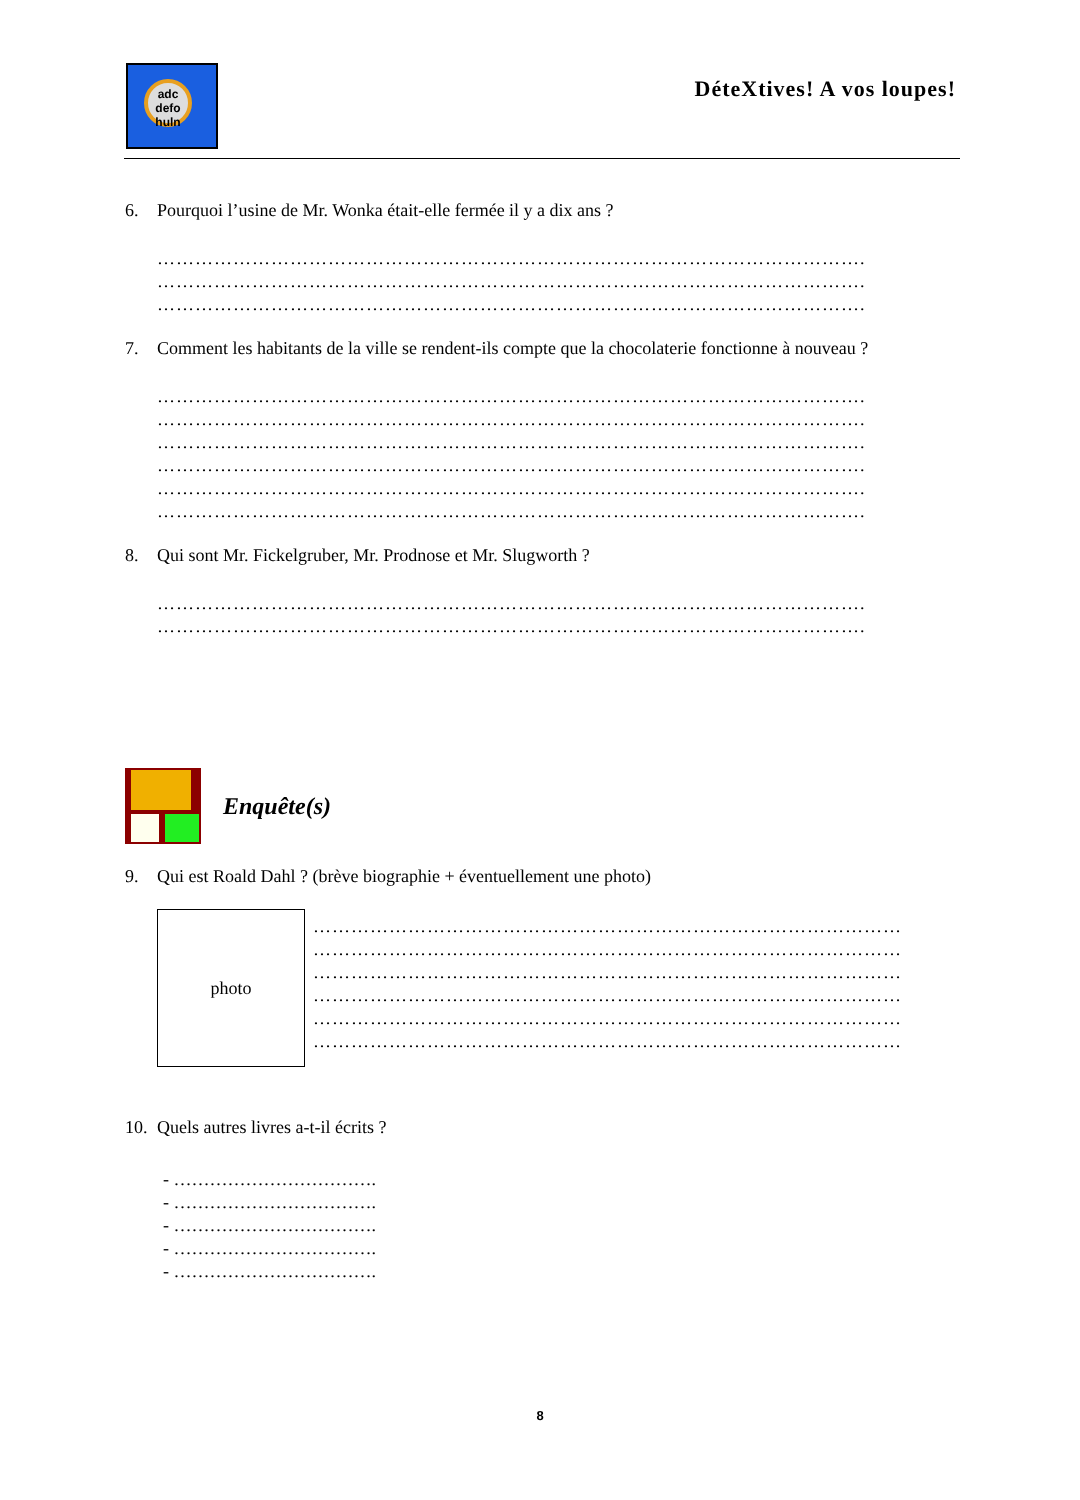adc
defo
huln
DéteXtives! A vos loupes!
6. Pourquoi l’usine de Mr. Wonka était-elle fermée il y a dix ans ?
………………………………………………………………………………………………….
………………………………………………………………………………………………….
………………………………………………………………………………………………….
7. Comment les habitants de la ville se rendent-ils compte que la chocolaterie fonctionne à nouveau ?
………………………………………………………………………………………………….
………………………………………………………………………………………………….
………………………………………………………………………………………………….
………………………………………………………………………………………………….
………………………………………………………………………………………………….
………………………………………………………………………………………………….
8. Qui sont Mr. Fickelgruber, Mr. Prodnose et Mr. Slugworth ?
………………………………………………………………………………………………….
………………………………………………………………………………………………….
Enquête(s)
9. Qui est Roald Dahl ? (brève biographie + éventuellement une photo)
photo
…………………………………………………………………………………
…………………………………………………………………………………
…………………………………………………………………………………
…………………………………………………………………………………
…………………………………………………………………………………
…………………………………………………………………………………
10. Quels autres livres a-t-il écrits ?
- …………………………….
- …………………………….
- …………………………….
- …………………………….
- …………………………….
8